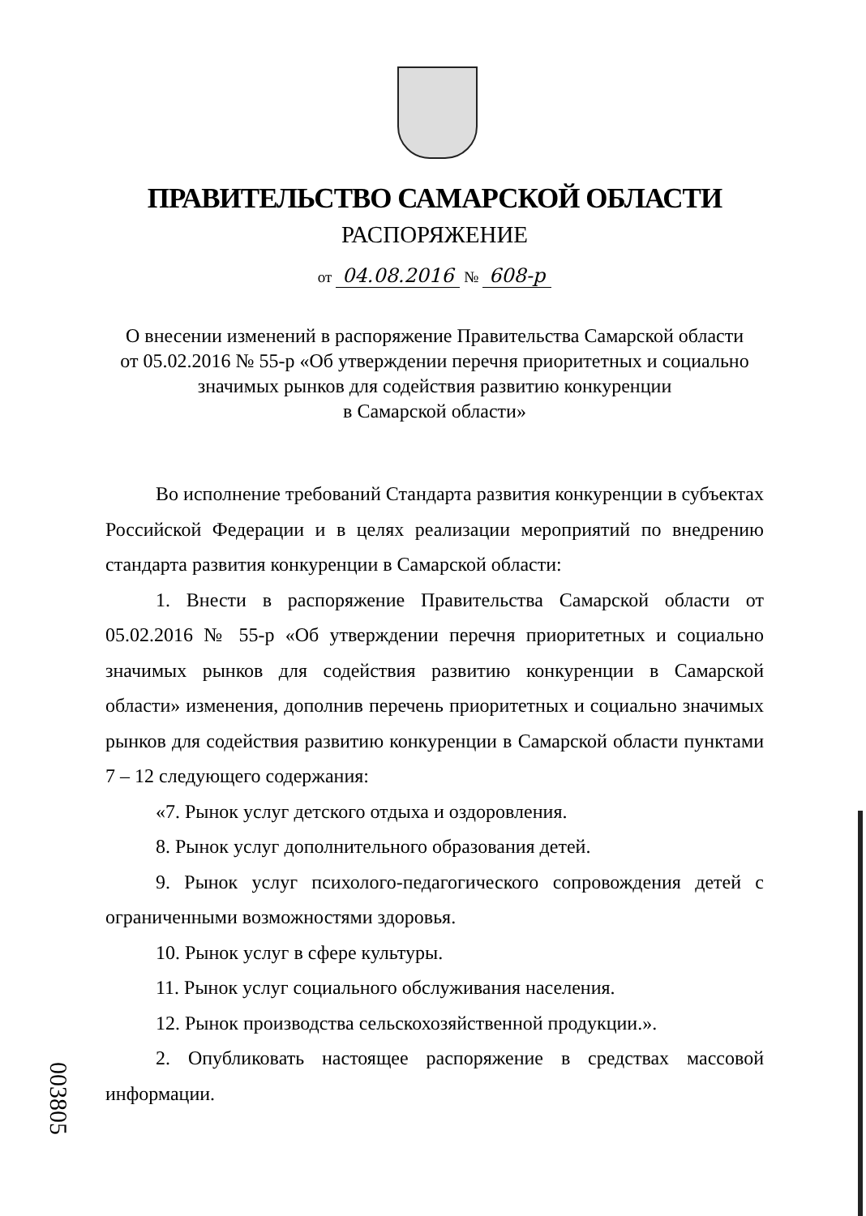ПРАВИТЕЛЬСТВО САМАРСКОЙ ОБЛАСТИ
РАСПОРЯЖЕНИЕ
от 04.08.2016 № 608-р
О внесении изменений в распоряжение Правительства Самарской области
от 05.02.2016 № 55-р «Об утверждении перечня приоритетных и социально
значимых рынков для содействия развитию конкуренции
в Самарской области»
Во исполнение требований Стандарта развития конкуренции в субъектах Российской Федерации и в целях реализации мероприятий по внедрению стандарта развития конкуренции в Самарской области:
1. Внести в распоряжение Правительства Самарской области от 05.02.2016 № 55-р «Об утверждении перечня приоритетных и социально значимых рынков для содействия развитию конкуренции в Самарской области» изменения, дополнив перечень приоритетных и социально значимых рынков для содействия развитию конкуренции в Самарской области пунктами 7 – 12 следующего содержания:
«7. Рынок услуг детского отдыха и оздоровления.
8. Рынок услуг дополнительного образования детей.
9. Рынок услуг психолого-педагогического сопровождения детей с ограниченными возможностями здоровья.
10. Рынок услуг в сфере культуры.
11. Рынок услуг социального обслуживания населения.
12. Рынок производства сельскохозяйственной продукции.».
2. Опубликовать настоящее распоряжение в средствах массовой информации.
003805